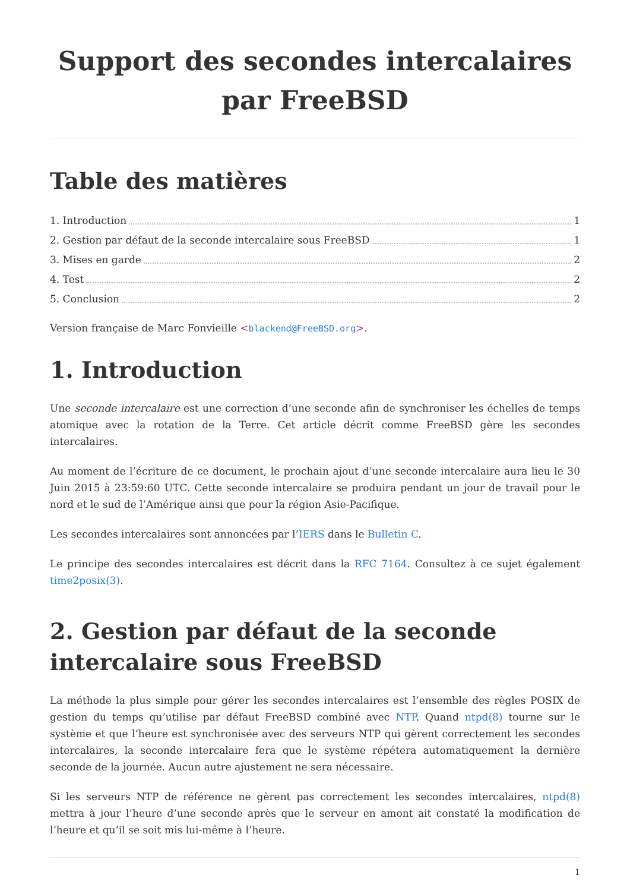Support des secondes intercalaires par FreeBSD
Table des matières
1. Introduction 1
2. Gestion par défaut de la seconde intercalaire sous FreeBSD 1
3. Mises en garde 2
4. Test 2
5. Conclusion 2
Version française de Marc Fonvieille <blackend@FreeBSD.org>.
1. Introduction
Une seconde intercalaire est une correction d’une seconde afin de synchroniser les échelles de temps atomique avec la rotation de la Terre. Cet article décrit comme FreeBSD gère les secondes intercalaires.
Au moment de l’écriture de ce document, le prochain ajout d’une seconde intercalaire aura lieu le 30 Juin 2015 à 23:59:60 UTC. Cette seconde intercalaire se produira pendant un jour de travail pour le nord et le sud de l’Amérique ainsi que pour la région Asie-Pacifique.
Les secondes intercalaires sont annoncées par l’IERS dans le Bulletin C.
Le principe des secondes intercalaires est décrit dans la RFC 7164. Consultez à ce sujet également time2posix(3).
2. Gestion par défaut de la seconde intercalaire sous FreeBSD
La méthode la plus simple pour gérer les secondes intercalaires est l’ensemble des règles POSIX de gestion du temps qu’utilise par défaut FreeBSD combiné avec NTP. Quand ntpd(8) tourne sur le système et que l’heure est synchronisée avec des serveurs NTP qui gèrent correctement les secondes intercalaires, la seconde intercalaire fera que le système répétera automatiquement la dernière seconde de la journée. Aucun autre ajustement ne sera nécessaire.
Si les serveurs NTP de référence ne gèrent pas correctement les secondes intercalaires, ntpd(8) mettra à jour l’heure d’une seconde après que le serveur en amont ait constaté la modification de l’heure et qu’il se soit mis lui-même à l’heure.
1